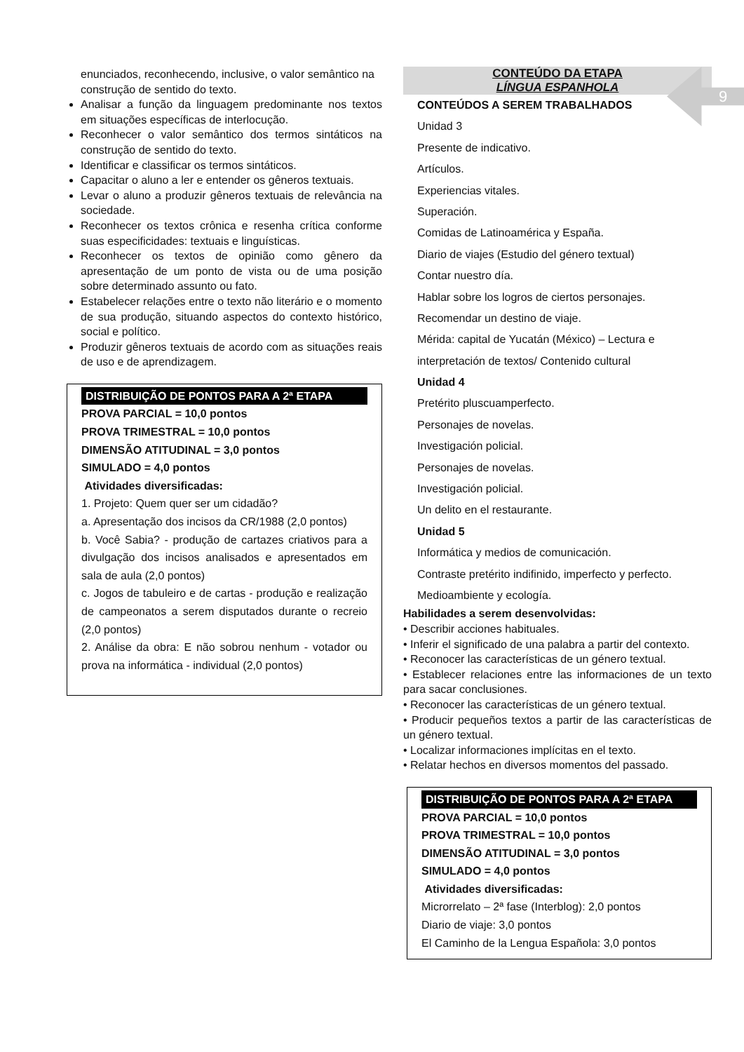9
enunciados, reconhecendo, inclusive, o valor semântico na construção de sentido do texto.
Analisar a função da linguagem predominante nos textos em situações específicas de interlocução.
Reconhecer o valor semântico dos termos sintáticos na construção de sentido do texto.
Identificar e classificar os termos sintáticos.
Capacitar o aluno a ler e entender os gêneros textuais.
Levar o aluno a produzir gêneros textuais de relevância na sociedade.
Reconhecer os textos crônica e resenha crítica conforme suas especificidades: textuais e linguísticas.
Reconhecer os textos de opinião como gênero da apresentação de um ponto de vista ou de uma posição sobre determinado assunto ou fato.
Estabelecer relações entre o texto não literário e o momento de sua produção, situando aspectos do contexto histórico, social e político.
Produzir gêneros textuais de acordo com as situações reais de uso e de aprendizagem.
DISTRIBUIÇÃO DE PONTOS PARA A 2ª ETAPA
PROVA PARCIAL = 10,0 pontos
PROVA TRIMESTRAL = 10,0 pontos
DIMENSÃO ATITUDINAL = 3,0 pontos
SIMULADO = 4,0 pontos
Atividades diversificadas:
1. Projeto: Quem quer ser um cidadão?
a. Apresentação dos incisos da CR/1988 (2,0 pontos)
b. Você Sabia? - produção de cartazes criativos para a divulgação dos incisos analisados e apresentados em sala de aula (2,0 pontos)
c. Jogos de tabuleiro e de cartas - produção e realização de campeonatos a serem disputados durante o recreio (2,0 pontos)
2. Análise da obra: E não sobrou nenhum - votador ou prova na informática - individual (2,0 pontos)
CONTEÚDO DA ETAPA
LÍNGUA ESPANHOLA
CONTEÚDOS A SEREM TRABALHADOS
Unidad 3
Presente de indicativo.
Artículos.
Experiencias vitales.
Superación.
Comidas de Latinoamérica y España.
Diario de viajes (Estudio del género textual)
Contar nuestro día.
Hablar sobre los logros de ciertos personajes.
Recomendar un destino de viaje.
Mérida: capital de Yucatán (México) – Lectura e interpretación de textos/ Contenido cultural
Unidad 4
Pretérito pluscuamperfecto.
Personajes de novelas.
Investigación policial.
Personajes de novelas.
Investigación policial.
Un delito en el restaurante.
Unidad 5
Informática y medios de comunicación.
Contraste pretérito indifinido, imperfecto y perfecto.
Medioambiente y ecología.
Habilidades a serem desenvolvidas:
• Describir acciones habituales.
• Inferir el significado de una palabra a partir del contexto.
• Reconocer las características de un género textual.
• Establecer relaciones entre las informaciones de un texto para sacar conclusiones.
• Reconocer las características de un género textual.
• Producir pequeños textos a partir de las características de un género textual.
• Localizar informaciones implícitas en el texto.
• Relatar hechos en diversos momentos del passado.
DISTRIBUIÇÃO DE PONTOS PARA A 2ª ETAPA
PROVA PARCIAL = 10,0 pontos
PROVA TRIMESTRAL = 10,0 pontos
DIMENSÃO ATITUDINAL = 3,0 pontos
SIMULADO = 4,0 pontos
Atividades diversificadas:
Microrrelato – 2ª fase (Interblog): 2,0 pontos
Diario de viaje: 3,0 pontos
El Caminho de la Lengua Española: 3,0 pontos